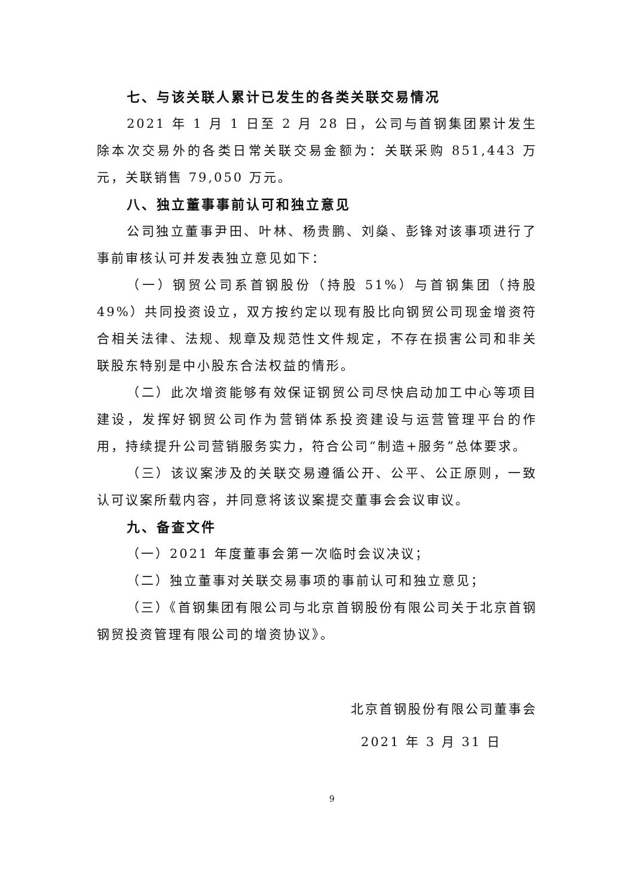七、与该关联人累计已发生的各类关联交易情况
2021 年 1 月 1 日至 2 月 28 日，公司与首钢集团累计发生除本次交易外的各类日常关联交易金额为：关联采购 851,443 万元，关联销售 79,050 万元。
八、独立董事事前认可和独立意见
公司独立董事尹田、叶林、杨贵鹏、刘燊、彭锋对该事项进行了事前审核认可并发表独立意见如下：
（一）钢贸公司系首钢股份（持股 51%）与首钢集团（持股 49%）共同投资设立，双方按约定以现有股比向钢贸公司现金增资符合相关法律、法规、规章及规范性文件规定，不存在损害公司和非关联股东特别是中小股东合法权益的情形。
（二）此次增资能够有效保证钢贸公司尽快启动加工中心等项目建设，发挥好钢贸公司作为营销体系投资建设与运营管理平台的作用，持续提升公司营销服务实力，符合公司“制造+服务”总体要求。
（三）该议案涉及的关联交易遵循公开、公平、公正原则，一致认可议案所载内容，并同意将该议案提交董事会会议审议。
九、备查文件
（一）2021 年度董事会第一次临时会议决议；
（二）独立董事对关联交易事项的事前认可和独立意见；
（三）《首钢集团有限公司与北京首钢股份有限公司关于北京首钢钢贸投资管理有限公司的增资协议》。
北京首钢股份有限公司董事会
2021 年 3 月 31 日
9